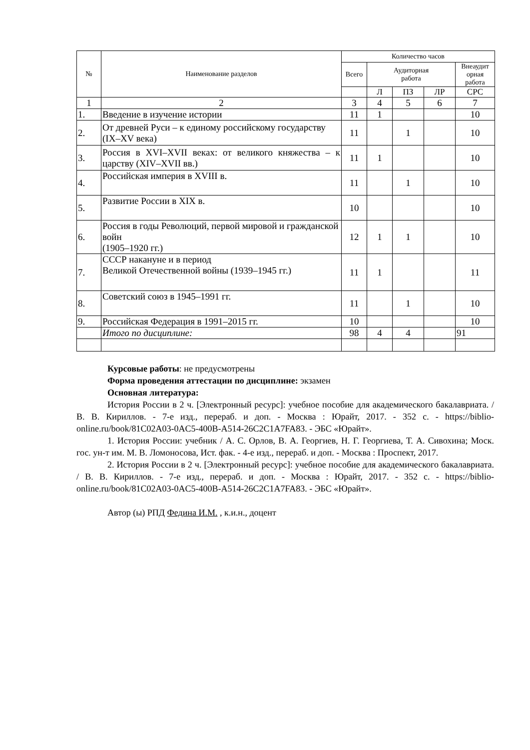| № | Наименование разделов | Количество часов | | | | |
| --- | --- | --- | --- | --- | --- | --- |
| | | Всего | Аудиторная работа | | | Внеаудит орная работа |
| | | | Л | ПЗ | ЛР | СРС |
| 1 | 2 | 3 | 4 | 5 | 6 | 7 |
| 1. | Введение в изучение истории | 11 | 1 | | | 10 |
| 2. | От древней Руси – к единому российскому государству (IX–XV века) | 11 | | 1 | | 10 |
| 3. | Россия в XVI–XVII веках: от великого княжества – к царству (XIV–XVII вв.) | 11 | 1 | | | 10 |
| 4. | Российская империя в XVIII в. | 11 | | 1 | | 10 |
| 5. | Развитие России в XIX в. | 10 | | | | 10 |
| 6. | Россия в годы Революций, первой мировой и гражданской войн (1905–1920 гг.) | 12 | 1 | 1 | | 10 |
| 7. | СССР накануне и в период Великой Отечественной войны (1939–1945 гг.) | 11 | 1 | | | 11 |
| 8. | Советский союз в 1945–1991 гг. | 11 | | 1 | | 10 |
| 9. | Российская Федерация в 1991–2015 гг. | 10 | | | | 10 |
| | Итого по дисциплине: | 98 | 4 | 4 | | 91 |
Курсовые работы: не предусмотрены
Форма проведения аттестации по дисциплине: экзамен
Основная литература:
История России в 2 ч. [Электронный ресурс]: учебное пособие для академического бакалавриата. / В. В. Кириллов. - 7-е изд., перераб. и доп. - Москва : Юрайт, 2017. - 352 с. - https://biblio-online.ru/book/81C02A03-0AC5-400B-A514-26C2C1A7FA83. - ЭБС «Юрайт».
1. История России: учебник / А. С. Орлов, В. А. Георгиев, Н. Г. Георгиева, Т. А. Сивохина; Моск. гос. ун-т им. М. В. Ломоносова, Ист. фак. - 4-е изд., перераб. и доп. - Москва : Проспект, 2017.
2. История России в 2 ч. [Электронный ресурс]: учебное пособие для академического бакалавриата. / В. В. Кириллов. - 7-е изд., перераб. и доп. - Москва : Юрайт, 2017. - 352 с. - https://biblio-online.ru/book/81C02A03-0AC5-400B-A514-26C2C1A7FA83. - ЭБС «Юрайт».
Автор (ы) РПД Федина И.М. , к.и.н., доцент